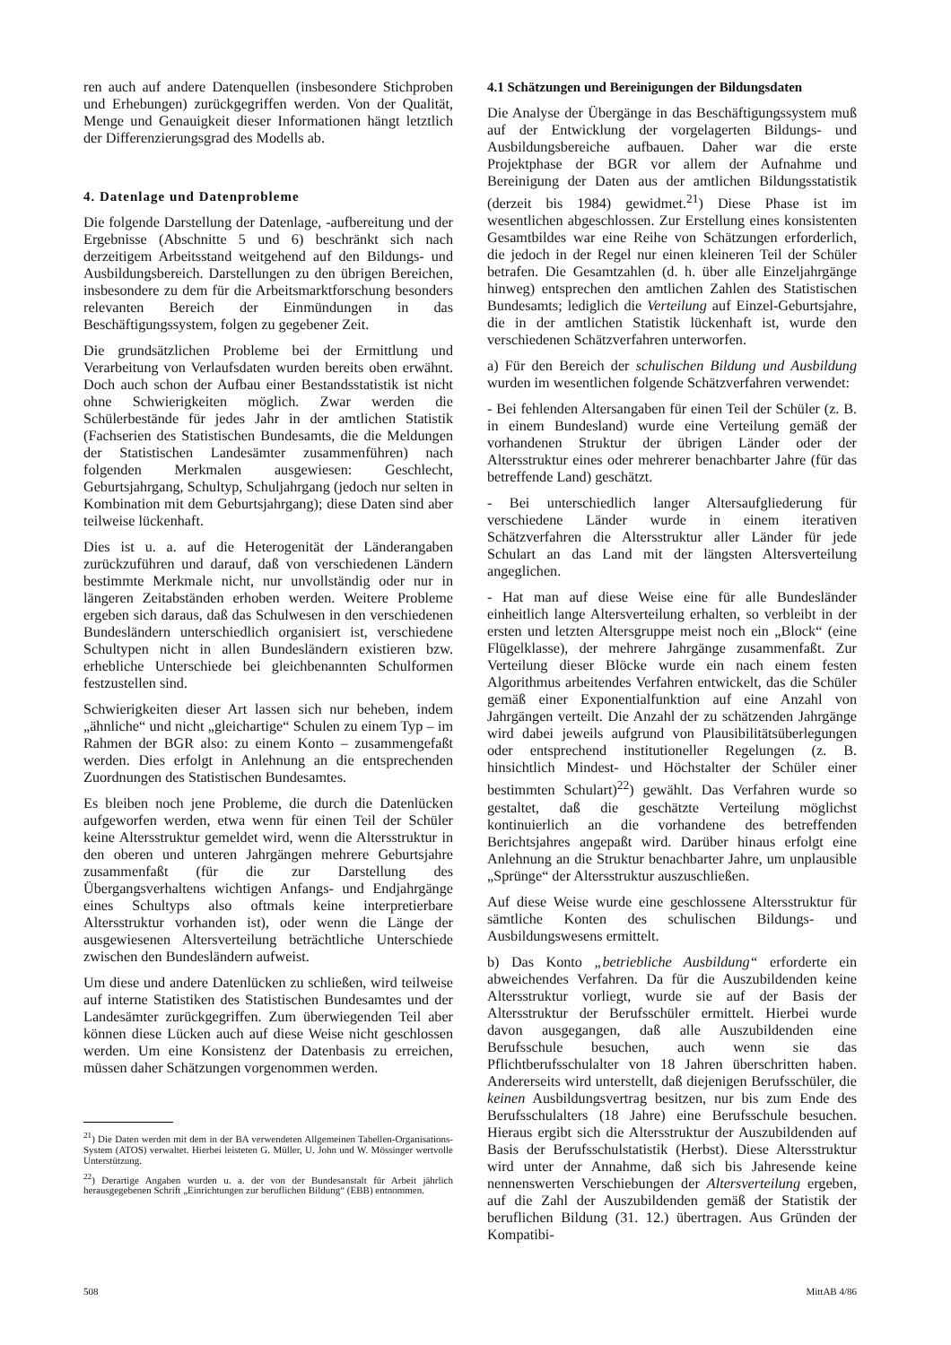ren auch auf andere Datenquellen (insbesondere Stichproben und Erhebungen) zurückgegriffen werden. Von der Qualität, Menge und Genauigkeit dieser Informationen hängt letztlich der Differenzierungsgrad des Modells ab.
4. Datenlage und Datenprobleme
Die folgende Darstellung der Datenlage, -aufbereitung und der Ergebnisse (Abschnitte 5 und 6) beschränkt sich nach derzeitigem Arbeitsstand weitgehend auf den Bildungs- und Ausbildungsbereich. Darstellungen zu den übrigen Bereichen, insbesondere zu dem für die Arbeitsmarktforschung besonders relevanten Bereich der Einmündungen in das Beschäftigungssystem, folgen zu gegebener Zeit.
Die grundsätzlichen Probleme bei der Ermittlung und Verarbeitung von Verlaufsdaten wurden bereits oben erwähnt. Doch auch schon der Aufbau einer Bestandsstatistik ist nicht ohne Schwierigkeiten möglich. Zwar werden die Schülerbestände für jedes Jahr in der amtlichen Statistik (Fachserien des Statistischen Bundesamts, die die Meldungen der Statistischen Landesämter zusammenführen) nach folgenden Merkmalen ausgewiesen: Geschlecht, Geburtsjahrgang, Schultyp, Schuljahrgang (jedoch nur selten in Kombination mit dem Geburtsjahrgang); diese Daten sind aber teilweise lückenhaft.
Dies ist u. a. auf die Heterogenität der Länderangaben zurückzuführen und darauf, daß von verschiedenen Ländern bestimmte Merkmale nicht, nur unvollständig oder nur in längeren Zeitabständen erhoben werden. Weitere Probleme ergeben sich daraus, daß das Schulwesen in den verschiedenen Bundesländern unterschiedlich organisiert ist, verschiedene Schultypen nicht in allen Bundesländern existieren bzw. erhebliche Unterschiede bei gleichbenannten Schulformen festzustellen sind.
Schwierigkeiten dieser Art lassen sich nur beheben, indem „ähnliche“ und nicht „gleichartige“ Schulen zu einem Typ – im Rahmen der BGR also: zu einem Konto – zusammengefaßt werden. Dies erfolgt in Anlehnung an die entsprechenden Zuordnungen des Statistischen Bundesamtes.
Es bleiben noch jene Probleme, die durch die Datenlücken aufgeworfen werden, etwa wenn für einen Teil der Schüler keine Altersstruktur gemeldet wird, wenn die Altersstruktur in den oberen und unteren Jahrgängen mehrere Geburtsjahre zusammenfaßt (für die zur Darstellung des Übergangsverhaltens wichtigen Anfangs- und Endjahrgänge eines Schultyps also oftmals keine interpretierbare Altersstruktur vorhanden ist), oder wenn die Länge der ausgewiesenen Altersverteilung beträchtliche Unterschiede zwischen den Bundesländern aufweist.
Um diese und andere Datenlücken zu schließen, wird teilweise auf interne Statistiken des Statistischen Bundesamtes und der Landesämter zurückgegriffen. Zum überwiegenden Teil aber können diese Lücken auch auf diese Weise nicht geschlossen werden. Um eine Konsistenz der Datenbasis zu erreichen, müssen daher Schätzungen vorgenommen werden.
<sup>21</sup>) Die Daten werden mit dem in der BA verwendeten Allgemeinen Tabellen-Organisations-System (ATOS) verwaltet. Hierbei leisteten G. Müller, U. John und W. Mössinger wertvolle Unterstützung.
<sup>22</sup>) Derartige Angaben wurden u. a. der von der Bundesanstalt für Arbeit jährlich herausgegebenen Schrift „Einrichtungen zur beruflichen Bildung“ (EBB) entnommen.
4.1 Schätzungen und Bereinigungen der Bildungsdaten
Die Analyse der Übergänge in das Beschäftigungssystem muß auf der Entwicklung der vorgelagerten Bildungs- und Ausbildungsbereiche aufbauen. Daher war die erste Projektphase der BGR vor allem der Aufnahme und Bereinigung der Daten aus der amtlichen Bildungsstatistik (derzeit bis 1984) gewidmet.<sup>21</sup>) Diese Phase ist im wesentlichen abgeschlossen. Zur Erstellung eines konsistenten Gesamtbildes war eine Reihe von Schätzungen erforderlich, die jedoch in der Regel nur einen kleineren Teil der Schüler betrafen. Die Gesamtzahlen (d. h. über alle Einzeljahrgänge hinweg) entsprechen den amtlichen Zahlen des Statistischen Bundesamts; lediglich die Verteilung auf Einzel-Geburtsjahre, die in der amtlichen Statistik lückenhaft ist, wurde den verschiedenen Schätzverfahren unterworfen.
a) Für den Bereich der schulischen Bildung und Ausbildung wurden im wesentlichen folgende Schätzverfahren verwendet:
- Bei fehlenden Altersangaben für einen Teil der Schüler (z. B. in einem Bundesland) wurde eine Verteilung gemäß der vorhandenen Struktur der übrigen Länder oder der Altersstruktur eines oder mehrerer benachbarter Jahre (für das betreffende Land) geschätzt.
- Bei unterschiedlich langer Altersaufgliederung für verschiedene Länder wurde in einem iterativen Schätzverfahren die Altersstruktur aller Länder für jede Schulart an das Land mit der längsten Altersverteilung angeglichen.
- Hat man auf diese Weise eine für alle Bundesländer einheitlich lange Altersverteilung erhalten, so verbleibt in der ersten und letzten Altersgruppe meist noch ein „Block“ (eine Flügelklasse), der mehrere Jahrgänge zusammenfaßt. Zur Verteilung dieser Blöcke wurde ein nach einem festen Algorithmus arbeitendes Verfahren entwickelt, das die Schüler gemäß einer Exponentialfunktion auf eine Anzahl von Jahrgängen verteilt. Die Anzahl der zu schätzenden Jahrgänge wird dabei jeweils aufgrund von Plausibilitätsüberlegungen oder entsprechend institutioneller Regelungen (z. B. hinsichtlich Mindest- und Höchstalter der Schüler einer bestimmten Schulart)<sup>22</sup>) gewählt. Das Verfahren wurde so gestaltet, daß die geschätzte Verteilung möglichst kontinuierlich an die vorhandene des betreffenden Berichtsjahres angepaßt wird. Darüber hinaus erfolgt eine Anlehnung an die Struktur benachbarter Jahre, um unplausible „Sprünge“ der Altersstruktur auszuschließen.
Auf diese Weise wurde eine geschlossene Altersstruktur für sämtliche Konten des schulischen Bildungs- und Ausbildungswesens ermittelt.
b) Das Konto „betriebliche Ausbildung“ erforderte ein abweichendes Verfahren. Da für die Auszubildenden keine Altersstruktur vorliegt, wurde sie auf der Basis der Altersstruktur der Berufsschüler ermittelt. Hierbei wurde davon ausgegangen, daß alle Auszubildenden eine Berufsschule besuchen, auch wenn sie das Pflichtberufsschulalter von 18 Jahren überschritten haben. Andererseits wird unterstellt, daß diejenigen Berufsschüler, die keinen Ausbildungsvertrag besitzen, nur bis zum Ende des Berufsschulalters (18 Jahre) eine Berufsschule besuchen. Hieraus ergibt sich die Altersstruktur der Auszubildenden auf Basis der Berufsschulstatistik (Herbst). Diese Altersstruktur wird unter der Annahme, daß sich bis Jahresende keine nennenswerten Verschiebungen der Altersverteilung ergeben, auf die Zahl der Auszubildenden gemäß der Statistik der beruflichen Bildung (31. 12.) übertragen. Aus Gründen der Kompatibi-
508 MittAB 4/86